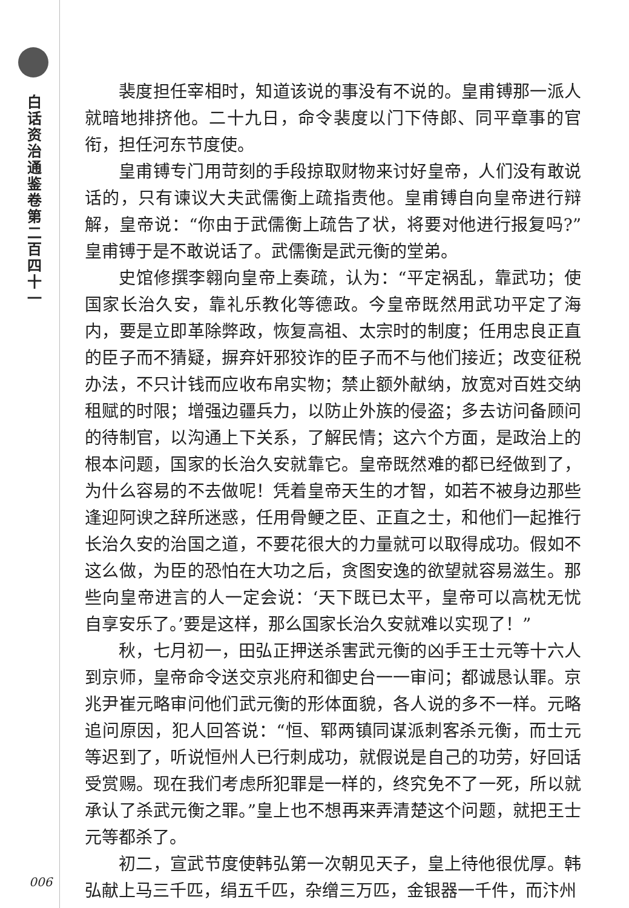白话资治通鉴卷第二百四十一
裴度担任宰相时，知道该说的事没有不说的。皇甫镈那一派人就暗地排挤他。二十九日，命令裴度以门下侍郎、同平章事的官衔，担任河东节度使。
皇甫镈专门用苛刻的手段掠取财物来讨好皇帝，人们没有敢说话的，只有谏议大夫武儒衡上疏指责他。皇甫镈自向皇帝进行辩解，皇帝说：“你由于武儒衡上疏告了状，将要对他进行报复吗?”皇甫镈于是不敢说话了。武儒衡是武元衡的堂弟。
史馆修撰李翱向皇帝上奏疏，认为：“平定祸乱，靠武功；使国家长治久安，靠礼乐教化等德政。今皇帝既然用武功平定了海内，要是立即革除弊政，恢复高祖、太宗时的制度；任用忠良正直的臣子而不猜疑，摒弃奸邪狡诈的臣子而不与他们接近；改变征税办法，不只计钱而应收布帛实物；禁止额外献纳，放宽对百姓交纳租赋的时限；增强边疆兵力，以防止外族的侵盗；多去访问备顾问的待制官，以沟通上下关系，了解民情；这六个方面，是政治上的根本问题，国家的长治久安就靠它。皇帝既然难的都已经做到了，为什么容易的不去做呢！凭着皇帝天生的才智，如若不被身边那些逢迎阿谀之辞所迷惑，任用骨鲠之臣、正直之士，和他们一起推行长治久安的治国之道，不要花很大的力量就可以取得成功。假如不这么做，为臣的恐怕在大功之后，贪图安逸的欲望就容易滋生。那些向皇帝进言的人一定会说：‘天下既已太平，皇帝可以高枕无忧自享安乐了。’要是这样，那么国家长治久安就难以实现了！”
秋，七月初一，田弘正押送杀害武元衡的凶手王士元等十六人到京师，皇帝命令送交京兆府和御史台一一审问；都诚恳认罪。京兆尹崔元略审问他们武元衡的形体面貌，各人说的多不一样。元略追问原因，犯人回答说：“恒、郓两镇同谋派刺客杀元衡，而士元等迟到了，听说恒州人已行刺成功，就假说是自己的功劳，好回话受赏赐。现在我们考虑所犯罪是一样的，终究免不了一死，所以就承认了杀武元衡之罪。”皇上也不想再来弄清楚这个问题，就把王士元等都杀了。
初二，宣武节度使韩弘第一次朝见天子，皇上待他很优厚。韩弘献上马三千匹，绢五千匹，杂缯三万匹，金银器一千件，而汴州
006